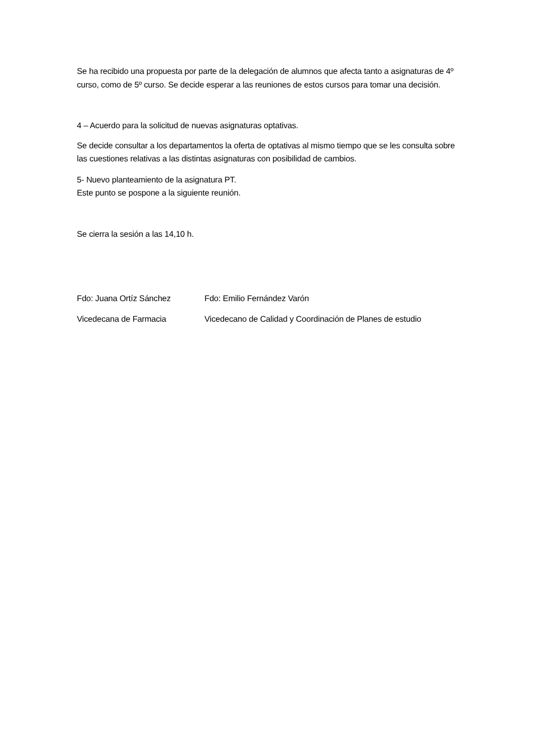Se ha recibido una propuesta por parte de la delegación de alumnos que afecta tanto a asignaturas de 4º curso, como de 5º curso. Se decide esperar a las reuniones de estos cursos para tomar una decisión.
4 – Acuerdo para la solicitud de nuevas asignaturas optativas.
Se decide consultar a los departamentos la oferta de optativas al mismo tiempo que se les consulta sobre las cuestiones relativas a las distintas asignaturas con posibilidad de cambios.
5- Nuevo planteamiento de la asignatura PT.
Este punto se pospone a la siguiente reunión.
Se cierra la sesión a las 14,10 h.
| Fdo: Juana Ortíz Sánchez | Fdo: Emilio Fernández Varón |
| Vicedecana de Farmacia | Vicedecano de Calidad y Coordinación de Planes de estudio |